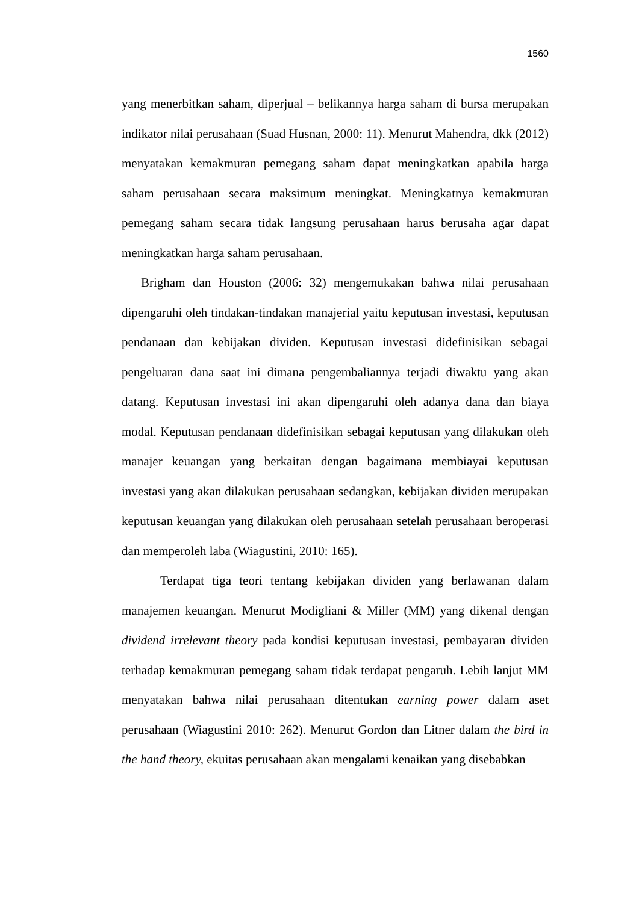1560
yang menerbitkan saham, diperjual – belikannya harga saham di bursa merupakan indikator nilai perusahaan (Suad Husnan, 2000: 11). Menurut Mahendra, dkk (2012) menyatakan kemakmuran pemegang saham dapat meningkatkan apabila harga saham perusahaan secara maksimum meningkat. Meningkatnya kemakmuran pemegang saham secara tidak langsung perusahaan harus berusaha agar dapat meningkatkan harga saham perusahaan.
Brigham dan Houston (2006: 32) mengemukakan bahwa nilai perusahaan dipengaruhi oleh tindakan-tindakan manajerial yaitu keputusan investasi, keputusan pendanaan dan kebijakan dividen. Keputusan investasi didefinisikan sebagai pengeluaran dana saat ini dimana pengembaliannya terjadi diwaktu yang akan datang. Keputusan investasi ini akan dipengaruhi oleh adanya dana dan biaya modal. Keputusan pendanaan didefinisikan sebagai keputusan yang dilakukan oleh manajer keuangan yang berkaitan dengan bagaimana membiayai keputusan investasi yang akan dilakukan perusahaan sedangkan, kebijakan dividen merupakan keputusan keuangan yang dilakukan oleh perusahaan setelah perusahaan beroperasi dan memperoleh laba (Wiagustini, 2010: 165).
Terdapat tiga teori tentang kebijakan dividen yang berlawanan dalam manajemen keuangan. Menurut Modigliani & Miller (MM) yang dikenal dengan dividend irrelevant theory pada kondisi keputusan investasi, pembayaran dividen terhadap kemakmuran pemegang saham tidak terdapat pengaruh. Lebih lanjut MM menyatakan bahwa nilai perusahaan ditentukan earning power dalam aset perusahaan (Wiagustini 2010: 262). Menurut Gordon dan Litner dalam the bird in the hand theory, ekuitas perusahaan akan mengalami kenaikan yang disebabkan